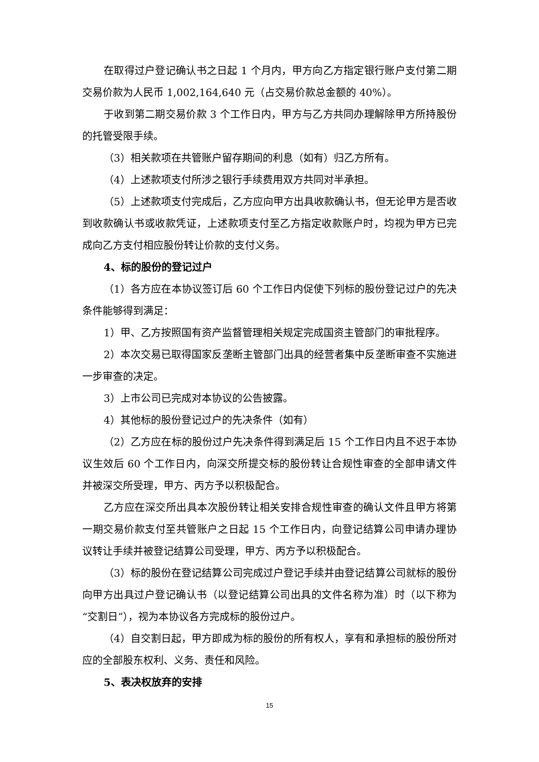在取得过户登记确认书之日起 1 个月内，甲方向乙方指定银行账户支付第二期交易价款为人民币 1,002,164,640 元（占交易价款总金额的 40%）。
于收到第二期交易价款 3 个工作日内，甲方与乙方共同办理解除甲方所持股份的托管受限手续。
（3）相关款项在共管账户留存期间的利息（如有）归乙方所有。
（4）上述款项支付所涉之银行手续费用双方共同对半承担。
（5）上述款项支付完成后，乙方应向甲方出具收款确认书，但无论甲方是否收到收款确认书或收款凭证，上述款项支付至乙方指定收款账户时，均视为甲方已完成向乙方支付相应股份转让价款的支付义务。
4、标的股份的登记过户
（1）各方应在本协议签订后 60 个工作日内促使下列标的股份登记过户的先决条件能够得到满足：
1）甲、乙方按照国有资产监督管理相关规定完成国资主管部门的审批程序。
2）本次交易已取得国家反垄断主管部门出具的经营者集中反垄断审查不实施进一步审查的决定。
3）上市公司已完成对本协议的公告披露。
4）其他标的股份登记过户的先决条件（如有）
（2）乙方应在标的股份过户先决条件得到满足后 15 个工作日内且不迟于本协议生效后 60 个工作日内，向深交所提交标的股份转让合规性审查的全部申请文件并被深交所受理，甲方、丙方予以积极配合。
乙方应在深交所出具本次股份转让相关安排合规性审查的确认文件且甲方将第一期交易价款支付至共管账户之日起 15 个工作日内，向登记结算公司申请办理协议转让手续并被登记结算公司受理，甲方、丙方予以积极配合。
（3）标的股份在登记结算公司完成过户登记手续并由登记结算公司就标的股份向甲方出具过户登记确认书（以登记结算公司出具的文件名称为准）时（以下称为“交割日”），视为本协议各方完成标的股份过户。
（4）自交割日起，甲方即成为标的股份的所有权人，享有和承担标的股份所对应的全部股东权利、义务、责任和风险。
5、表决权放弃的安排
15